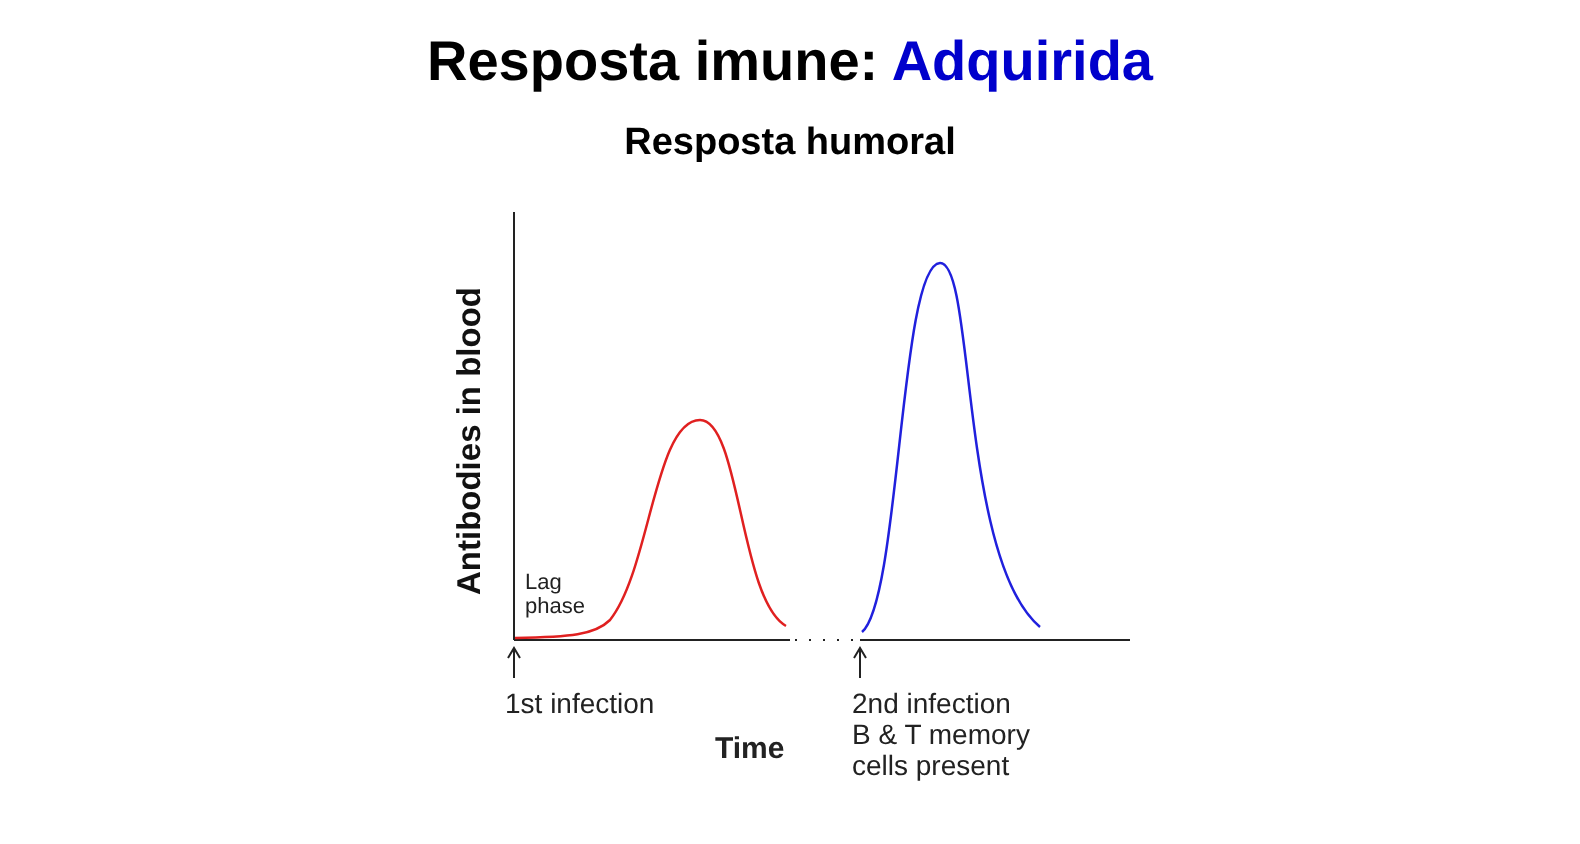Resposta imune: Adquirida
Resposta humoral
Antibodies in blood
Lag
phase
1st infection
Time
2nd infection
B & T memory
cells present